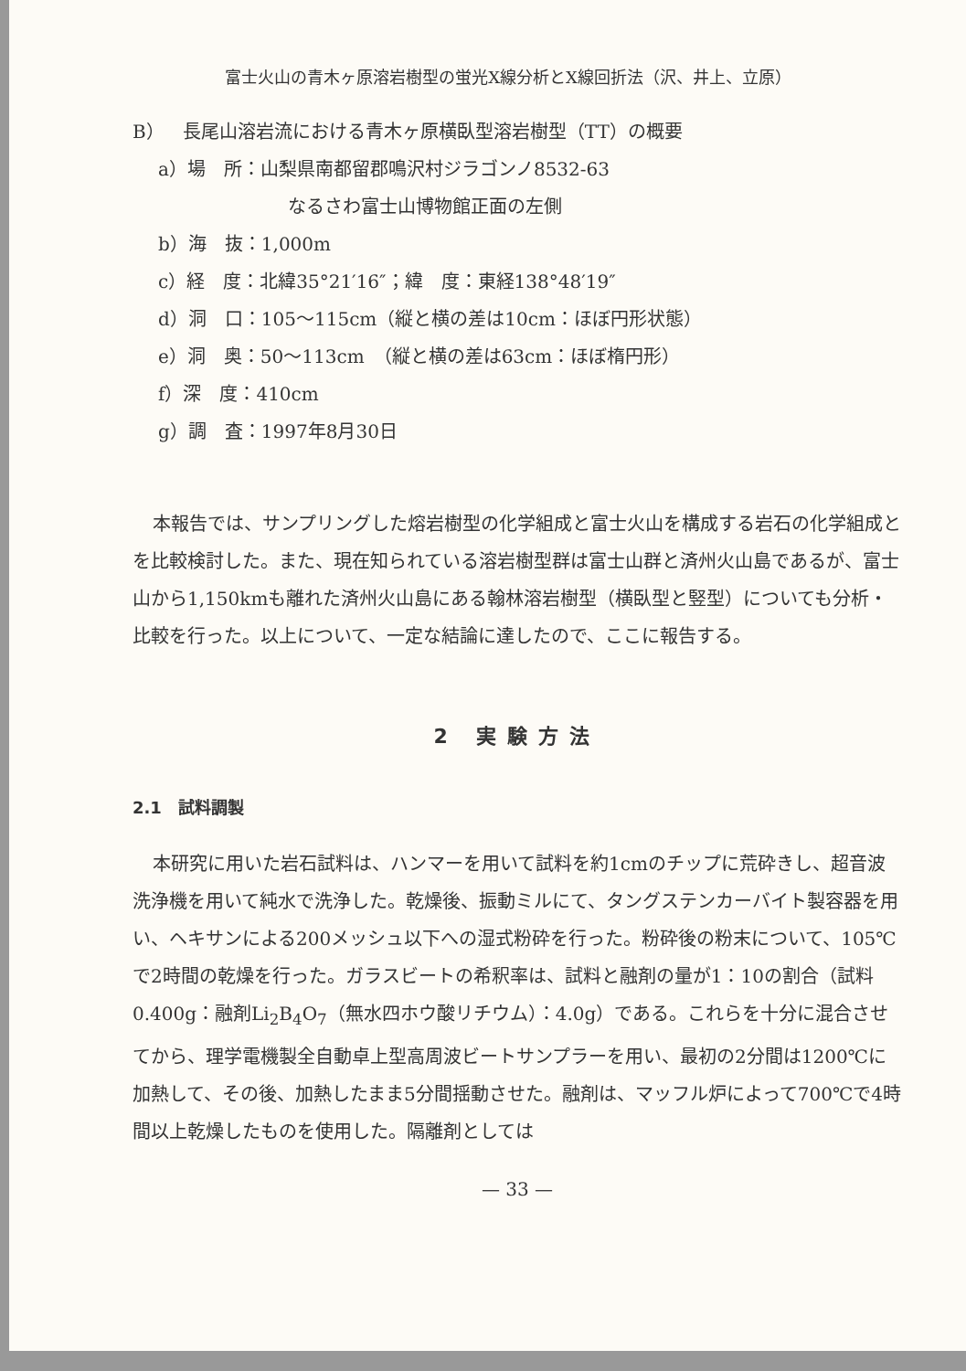富士火山の青木ヶ原溶岩樹型の蛍光X線分析とX線回折法（沢、井上、立原）
B）　長尾山溶岩流における青木ヶ原横臥型溶岩樹型（TT）の概要
a）場　所：山梨県南都留郡鳴沢村ジラゴンノ8532-63
なるさわ富士山博物館正面の左側
b）海　抜：1,000m
c）経　度：北緯35°21′16″；緯　度：東経138°48′19″
d）洞　口：105～115cm（縦と横の差は10cm：ほぼ円形状態）
e）洞　奥：50～113cm　（縦と横の差は63cm：ほぼ楕円形）
f）深　度：410cm
g）調　査：1997年8月30日
本報告では、サンプリングした熔岩樹型の化学組成と富士火山を構成する岩石の化学組成とを比較検討した。また、現在知られている溶岩樹型群は富士山群と済州火山島であるが、富士山から1,150kmも離れた済州火山島にある翰林溶岩樹型（横臥型と竪型）についても分析・比較を行った。以上について、一定な結論に達したので、ここに報告する。
2 実験方法
2.1　試料調製
本研究に用いた岩石試料は、ハンマーを用いて試料を約1cmのチップに荒砕きし、超音波洗浄機を用いて純水で洗浄した。乾燥後、振動ミルにて、タングステンカーバイト製容器を用い、ヘキサンによる200メッシュ以下への湿式粉砕を行った。粉砕後の粉末について、105℃で2時間の乾燥を行った。ガラスビートの希釈率は、試料と融剤の量が1：10の割合（試料0.400g：融剤Li<sub>2</sub>B<sub>4</sub>O<sub>7</sub>（無水四ホウ酸リチウム）：4.0g）である。これらを十分に混合させてから、理学電機製全自動卓上型高周波ビートサンプラーを用い、最初の2分間は1200℃に加熱して、その後、加熱したまま5分間揺動させた。融剤は、マッフル炉によって700℃で4時間以上乾燥したものを使用した。隔離剤としては
— 33 —